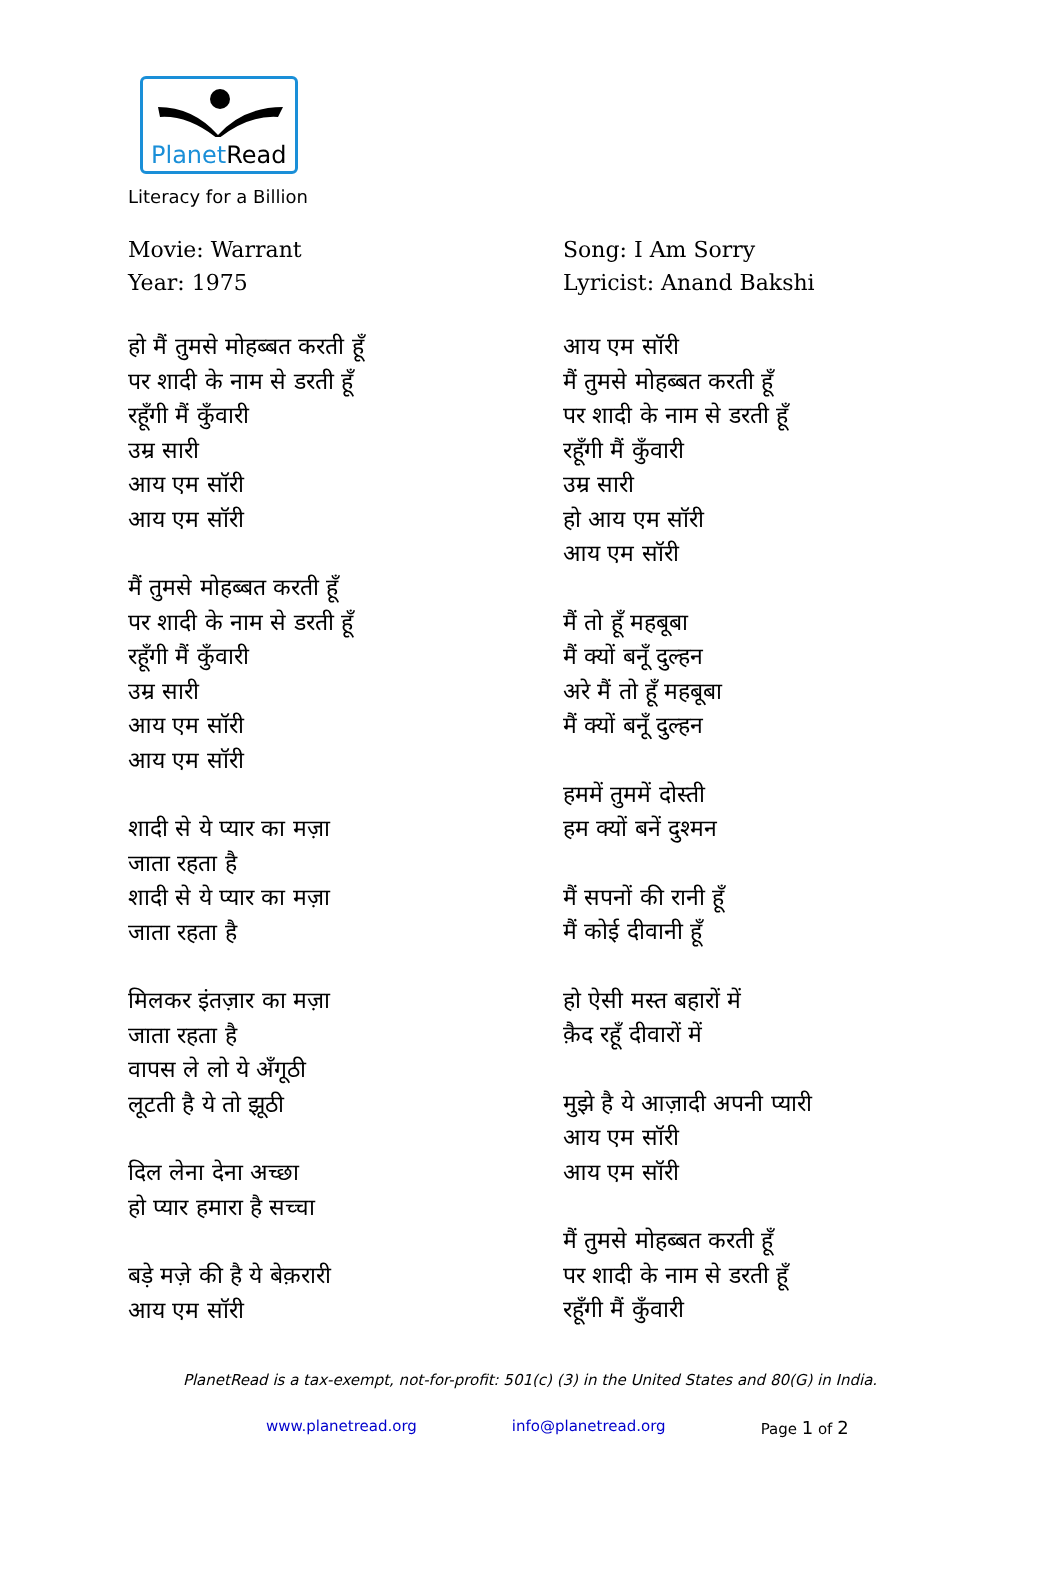PlanetRead
Literacy for a Billion
Movie: Warrant
Year: 1975
हो मैं तुमसे मोहब्बत करती हूँ
पर शादी के नाम से डरती हूँ
रहूँगी मैं कुँवारी
उम्र सारी
आय एम सॉरी
आय एम सॉरी
मैं तुमसे मोहब्बत करती हूँ
पर शादी के नाम से डरती हूँ
रहूँगी मैं कुँवारी
उम्र सारी
आय एम सॉरी
आय एम सॉरी
शादी से ये प्यार का मज़ा
जाता रहता है
शादी से ये प्यार का मज़ा
जाता रहता है
मिलकर इंतज़ार का मज़ा
जाता रहता है
वापस ले लो ये अँगूठी
लूटती है ये तो झूठी
दिल लेना देना अच्छा
हो प्यार हमारा है सच्चा
बड़े मज़े की है ये बेक़रारी
आय एम सॉरी
Song: I Am Sorry
Lyricist: Anand Bakshi
आय एम सॉरी
मैं तुमसे मोहब्बत करती हूँ
पर शादी के नाम से डरती हूँ
रहूँगी मैं कुँवारी
उम्र सारी
हो आय एम सॉरी
आय एम सॉरी
मैं तो हूँ महबूबा
मैं क्यों बनूँ दुल्हन
अरे मैं तो हूँ महबूबा
मैं क्यों बनूँ दुल्हन
हममें तुममें दोस्ती
हम क्यों बनें दुश्मन
मैं सपनों की रानी हूँ
मैं कोई दीवानी हूँ
हो ऐसी मस्त बहारों में
क़ैद रहूँ दीवारों में
मुझे है ये आज़ादी अपनी प्यारी
आय एम सॉरी
आय एम सॉरी
मैं तुमसे मोहब्बत करती हूँ
पर शादी के नाम से डरती हूँ
रहूँगी मैं कुँवारी
PlanetRead is a tax-exempt, not-for-profit: 501(c) (3) in the United States and 80(G) in India.
www.planetread.org info@planetread.org Page 1 of 2